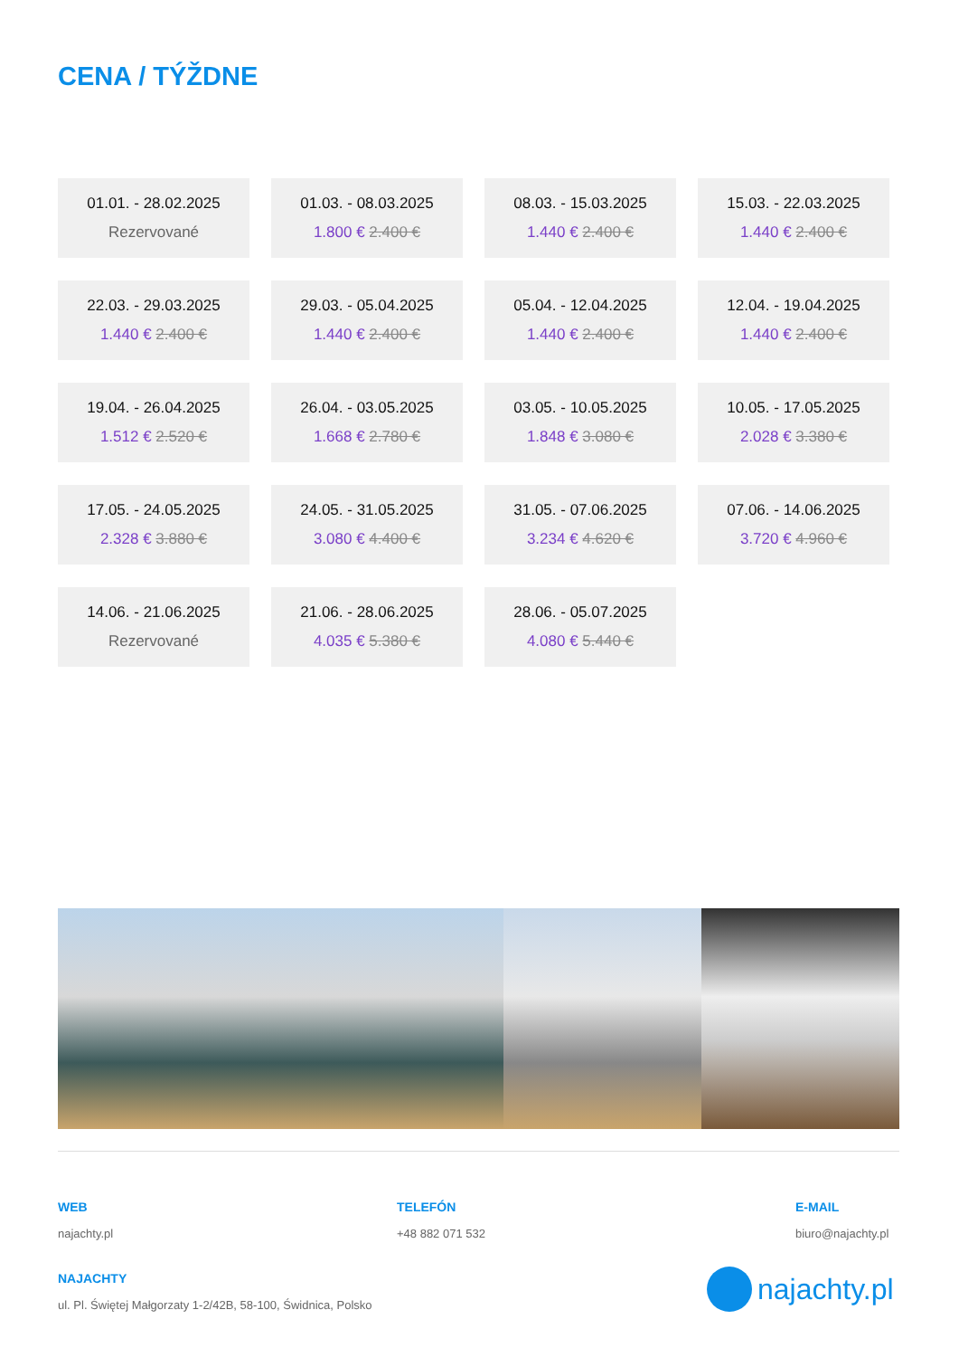CENA / TÝŽDNE
01.01. - 28.02.2025
Rezervované
01.03. - 08.03.2025
1.800 € 2.400 €
08.03. - 15.03.2025
1.440 € 2.400 €
15.03. - 22.03.2025
1.440 € 2.400 €
22.03. - 29.03.2025
1.440 € 2.400 €
29.03. - 05.04.2025
1.440 € 2.400 €
05.04. - 12.04.2025
1.440 € 2.400 €
12.04. - 19.04.2025
1.440 € 2.400 €
19.04. - 26.04.2025
1.512 € 2.520 €
26.04. - 03.05.2025
1.668 € 2.780 €
03.05. - 10.05.2025
1.848 € 3.080 €
10.05. - 17.05.2025
2.028 € 3.380 €
17.05. - 24.05.2025
2.328 € 3.880 €
24.05. - 31.05.2025
3.080 € 4.400 €
31.05. - 07.06.2025
3.234 € 4.620 €
07.06. - 14.06.2025
3.720 € 4.960 €
14.06. - 21.06.2025
Rezervované
21.06. - 28.06.2025
4.035 € 5.380 €
28.06. - 05.07.2025
4.080 € 5.440 €
WEB
najachty.pl
TELEFÓN
+48 882 071 532
E-MAIL
biuro@najachty.pl
NAJACHTY
ul. Pl. Świętej Małgorzaty 1-2/42B, 58-100, Świdnica, Polsko
najachty.pl